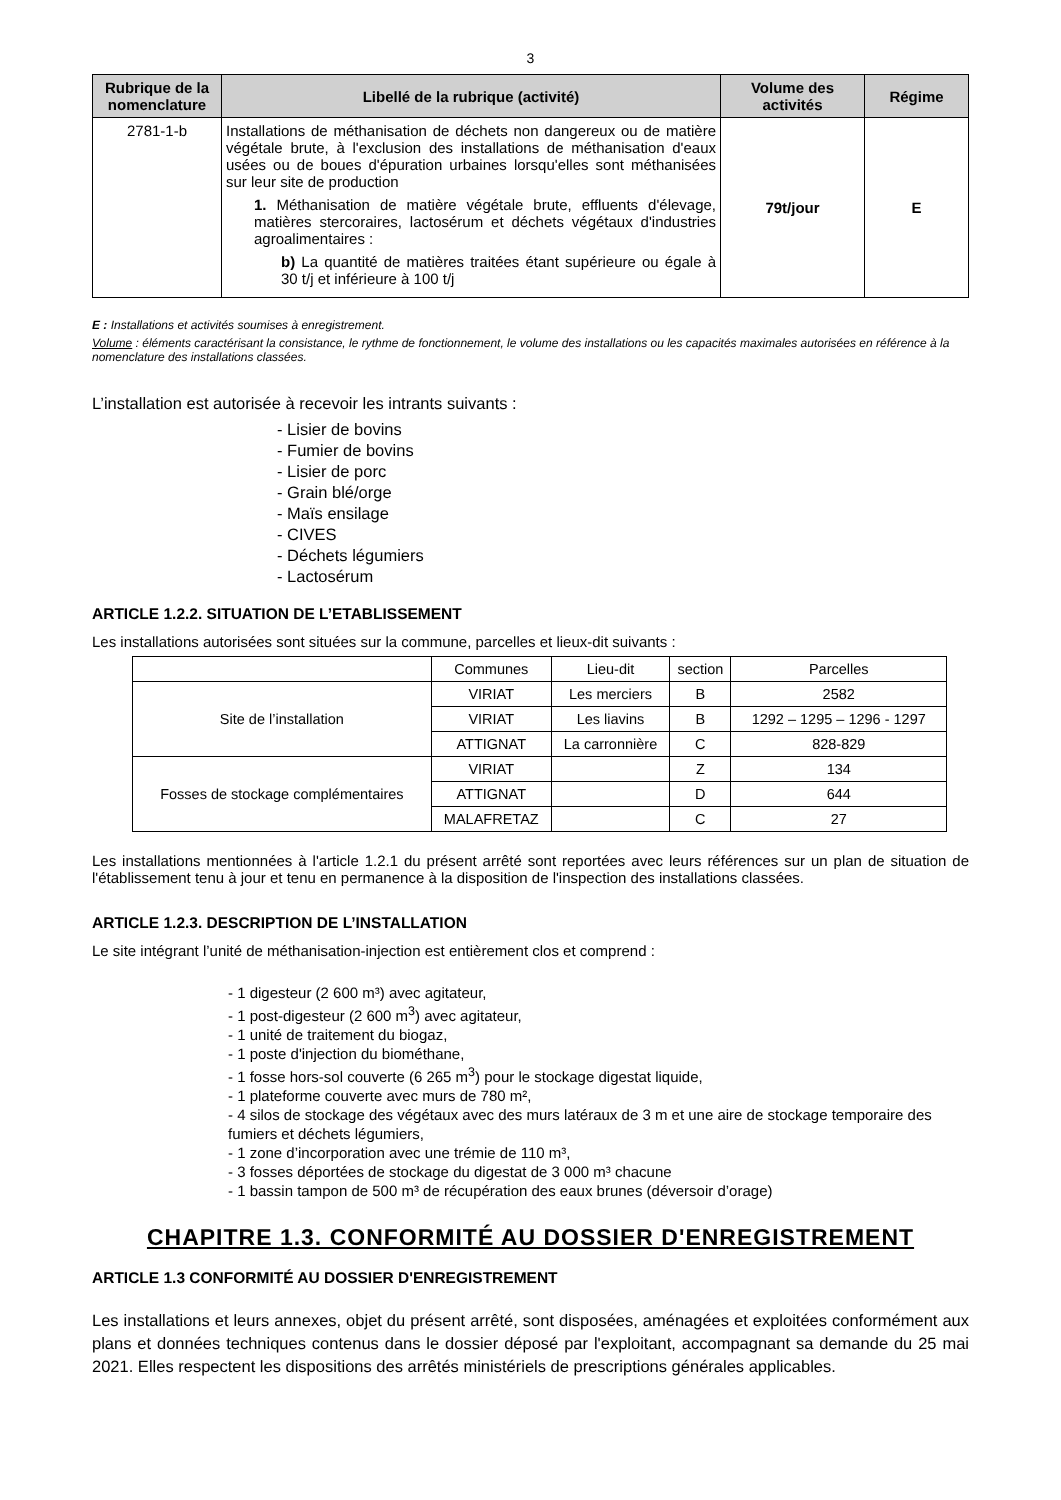3
| Rubrique de la nomenclature | Libellé de la rubrique (activité) | Volume des activités | Régime |
| --- | --- | --- | --- |
| 2781-1-b | Installations de méthanisation de déchets non dangereux ou de matière végétale brute, à l'exclusion des installations de méthanisation d'eaux usées ou de boues d'épuration urbaines lorsqu'elles sont méthanisées sur leur site de production 1. Méthanisation de matière végétale brute, effluents d'élevage, matières stercoraires, lactosérum et déchets végétaux d'industries agroalimentaires : b) La quantité de matières traitées étant supérieure ou égale à 30 t/j et inférieure à 100 t/j | 79t/jour | E |
E : Installations et activités soumises à enregistrement.
Volume : éléments caractérisant la consistance, le rythme de fonctionnement, le volume des installations ou les capacités maximales autorisées en référence à la nomenclature des installations classées.
L’installation est autorisée à recevoir les intrants suivants :
- Lisier de bovins
- Fumier de bovins
- Lisier de porc
- Grain blé/orge
- Maïs ensilage
- CIVES
- Déchets légumiers
- Lactosérum
ARTICLE 1.2.2. SITUATION DE L’ETABLISSEMENT
Les installations autorisées sont situées sur la commune, parcelles et lieux-dit suivants :
| | Communes | Lieu-dit | section | Parcelles |
| Site de l’installation | VIRIAT | Les merciers | B | 2582 |
| | VIRIAT | Les liavins | B | 1292 – 1295 – 1296 - 1297 |
| | ATTIGNAT | La carronnière | C | 828-829 |
| Fosses de stockage complémentaires | VIRIAT | | Z | 134 |
| | ATTIGNAT | | D | 644 |
| | MALAFRETAZ | | C | 27 |
Les installations mentionnées à l'article 1.2.1 du présent arrêté sont reportées avec leurs références sur un plan de situation de l'établissement tenu à jour et tenu en permanence à la disposition de l'inspection des installations classées.
ARTICLE 1.2.3. DESCRIPTION DE L’INSTALLATION
Le site intégrant l’unité de méthanisation-injection est entièrement clos et comprend :
- 1 digesteur (2 600 m³) avec agitateur,
- 1 post-digesteur (2 600 m<sup>3</sup>) avec agitateur,
- 1 unité de traitement du biogaz,
- 1 poste d'injection du biométhane,
- 1 fosse hors-sol couverte (6 265 m<sup>3</sup>) pour le stockage digestat liquide,
- 1 plateforme couverte avec murs de 780 m²,
- 4 silos de stockage des végétaux avec des murs latéraux de 3 m et une aire de stockage temporaire des fumiers et déchets légumiers,
- 1 zone d’incorporation avec une trémie de 110 m³,
- 3 fosses déportées de stockage du digestat de 3 000 m³ chacune
- 1 bassin tampon de 500 m³ de récupération des eaux brunes (déversoir d’orage)
CHAPITRE 1.3. CONFORMITÉ AU DOSSIER D'ENREGISTREMENT
ARTICLE 1.3 CONFORMITÉ AU DOSSIER D'ENREGISTREMENT
Les installations et leurs annexes, objet du présent arrêté, sont disposées, aménagées et exploitées conformément aux plans et données techniques contenus dans le dossier déposé par l'exploitant, accompagnant sa demande du 25 mai 2021. Elles respectent les dispositions des arrêtés ministériels de prescriptions générales applicables.